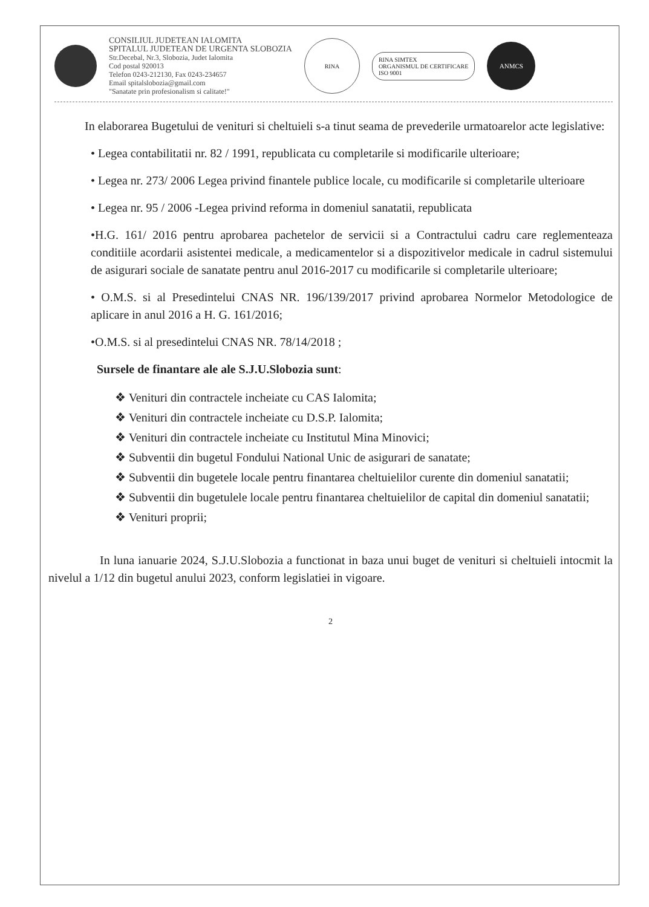CONSILIUL JUDETEAN IALOMITA
SPITALUL JUDETEAN DE URGENTA SLOBOZIA
Str.Decebal, Nr.3, Slobozia, Judet Ialomita
Cod postal 920013
Telefon 0243-212130, Fax 0243-234657
Email spitalslobozia@gmail.com
"Sanatate prin profesionalism si calitate!"
RINA
RINA SIMTEX
ORGANISMUL DE CERTIFICARE
ISO 9001
ANMCS
In elaborarea Bugetului de venituri si cheltuieli s-a tinut seama de prevederile urmatoarelor acte legislative:
• Legea contabilitatii nr. 82 / 1991, republicata cu completarile si modificarile ulterioare;
• Legea nr. 273/ 2006 Legea privind finantele publice locale, cu modificarile si completarile ulterioare
• Legea nr. 95 / 2006 -Legea privind reforma in domeniul sanatatii, republicata
•H.G. 161/ 2016 pentru aprobarea pachetelor de servicii si a Contractului cadru care reglementeaza conditiile acordarii asistentei medicale, a medicamentelor si a dispozitivelor medicale in cadrul sistemului de asigurari sociale de sanatate pentru anul 2016-2017 cu modificarile si completarile ulterioare;
• O.M.S. si al Presedintelui CNAS NR. 196/139/2017 privind aprobarea Normelor Metodologice de aplicare in anul 2016 a H. G. 161/2016;
•O.M.S. si al presedintelui CNAS NR. 78/14/2018 ;
Sursele de finantare ale ale S.J.U.Slobozia sunt:
❖ Venituri din contractele incheiate cu CAS Ialomita;
❖ Venituri din contractele incheiate cu D.S.P. Ialomita;
❖ Venituri din contractele incheiate cu Institutul Mina Minovici;
❖ Subventii din bugetul Fondului National Unic de asigurari de sanatate;
❖ Subventii din bugetele locale pentru finantarea cheltuielilor curente din domeniul sanatatii;
❖ Subventii din bugetulele locale pentru finantarea cheltuielilor de capital din domeniul sanatatii;
❖ Venituri proprii;
In luna ianuarie 2024, S.J.U.Slobozia a functionat in baza unui buget de venituri si cheltuieli intocmit la nivelul a 1/12 din bugetul anului 2023, conform legislatiei in vigoare.
2